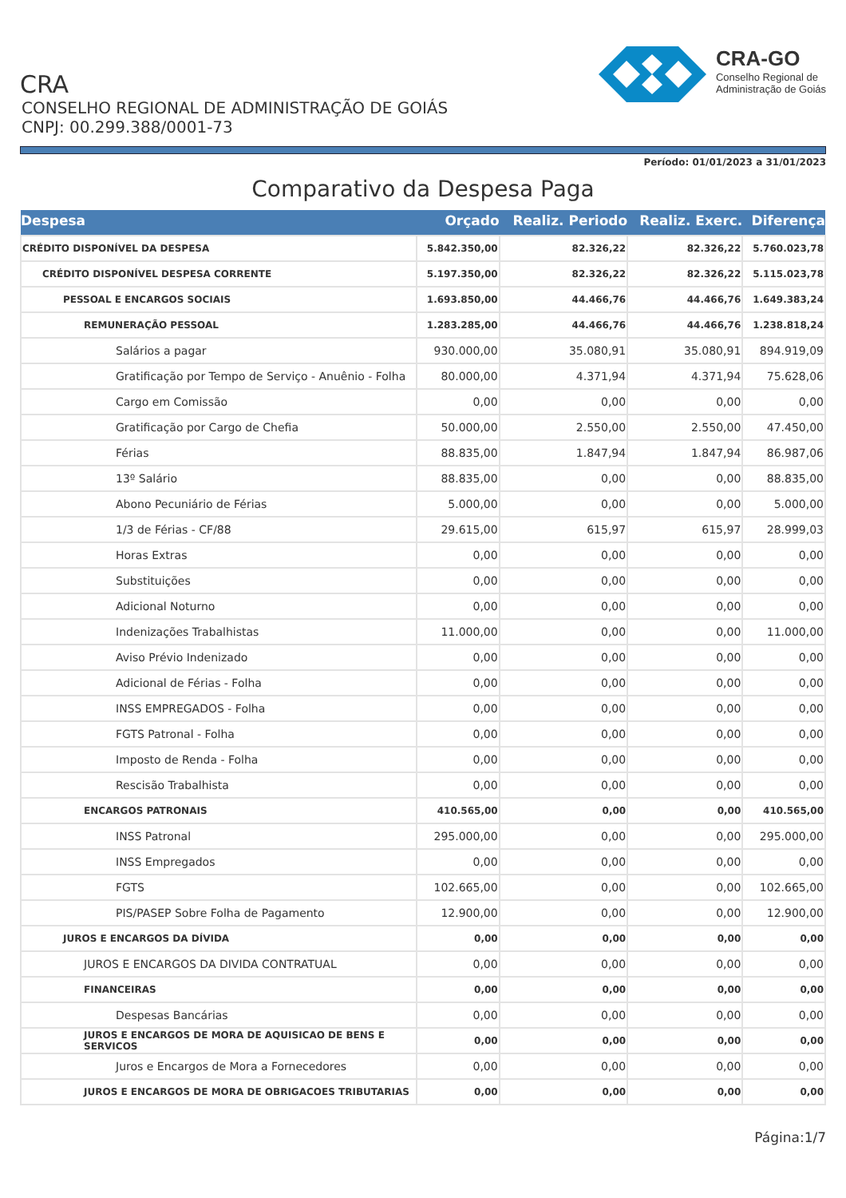CRA
CONSELHO REGIONAL DE ADMINISTRAÇÃO DE GOIÁS
CNPJ: 00.299.388/0001-73
CRA-GO
Conselho Regional de
Administração de Goiás
Período: 01/01/2023 a 31/01/2023
Comparativo da Despesa Paga
| Despesa | Orçado | Realiz. Periodo | Realiz. Exerc. | Diferença |
| --- | --- | --- | --- | --- |
| CRÉDITO DISPONÍVEL DA DESPESA | 5.842.350,00 | 82.326,22 | 82.326,22 | 5.760.023,78 |
| CRÉDITO DISPONÍVEL DESPESA CORRENTE | 5.197.350,00 | 82.326,22 | 82.326,22 | 5.115.023,78 |
| PESSOAL E ENCARGOS SOCIAIS | 1.693.850,00 | 44.466,76 | 44.466,76 | 1.649.383,24 |
| REMUNERAÇÃO PESSOAL | 1.283.285,00 | 44.466,76 | 44.466,76 | 1.238.818,24 |
| Salários a pagar | 930.000,00 | 35.080,91 | 35.080,91 | 894.919,09 |
| Gratificação por Tempo de Serviço - Anuênio - Folha | 80.000,00 | 4.371,94 | 4.371,94 | 75.628,06 |
| Cargo em Comissão | 0,00 | 0,00 | 0,00 | 0,00 |
| Gratificação por Cargo de Chefia | 50.000,00 | 2.550,00 | 2.550,00 | 47.450,00 |
| Férias | 88.835,00 | 1.847,94 | 1.847,94 | 86.987,06 |
| 13º Salário | 88.835,00 | 0,00 | 0,00 | 88.835,00 |
| Abono Pecuniário de Férias | 5.000,00 | 0,00 | 0,00 | 5.000,00 |
| 1/3 de Férias - CF/88 | 29.615,00 | 615,97 | 615,97 | 28.999,03 |
| Horas Extras | 0,00 | 0,00 | 0,00 | 0,00 |
| Substituições | 0,00 | 0,00 | 0,00 | 0,00 |
| Adicional Noturno | 0,00 | 0,00 | 0,00 | 0,00 |
| Indenizações Trabalhistas | 11.000,00 | 0,00 | 0,00 | 11.000,00 |
| Aviso Prévio Indenizado | 0,00 | 0,00 | 0,00 | 0,00 |
| Adicional de Férias - Folha | 0,00 | 0,00 | 0,00 | 0,00 |
| INSS EMPREGADOS - Folha | 0,00 | 0,00 | 0,00 | 0,00 |
| FGTS Patronal - Folha | 0,00 | 0,00 | 0,00 | 0,00 |
| Imposto de Renda - Folha | 0,00 | 0,00 | 0,00 | 0,00 |
| Rescisão Trabalhista | 0,00 | 0,00 | 0,00 | 0,00 |
| ENCARGOS PATRONAIS | 410.565,00 | 0,00 | 0,00 | 410.565,00 |
| INSS Patronal | 295.000,00 | 0,00 | 0,00 | 295.000,00 |
| INSS Empregados | 0,00 | 0,00 | 0,00 | 0,00 |
| FGTS | 102.665,00 | 0,00 | 0,00 | 102.665,00 |
| PIS/PASEP Sobre Folha de Pagamento | 12.900,00 | 0,00 | 0,00 | 12.900,00 |
| JUROS E ENCARGOS DA DÍVIDA | 0,00 | 0,00 | 0,00 | 0,00 |
| JUROS E ENCARGOS DA DIVIDA CONTRATUAL | 0,00 | 0,00 | 0,00 | 0,00 |
| FINANCEIRAS | 0,00 | 0,00 | 0,00 | 0,00 |
| Despesas Bancárias | 0,00 | 0,00 | 0,00 | 0,00 |
| JUROS E ENCARGOS DE MORA DE AQUISICAO DE BENS E SERVICOS | 0,00 | 0,00 | 0,00 | 0,00 |
| Juros e Encargos de Mora a Fornecedores | 0,00 | 0,00 | 0,00 | 0,00 |
| JUROS E ENCARGOS DE MORA DE OBRIGACOES TRIBUTARIAS | 0,00 | 0,00 | 0,00 | 0,00 |
Página:1/7